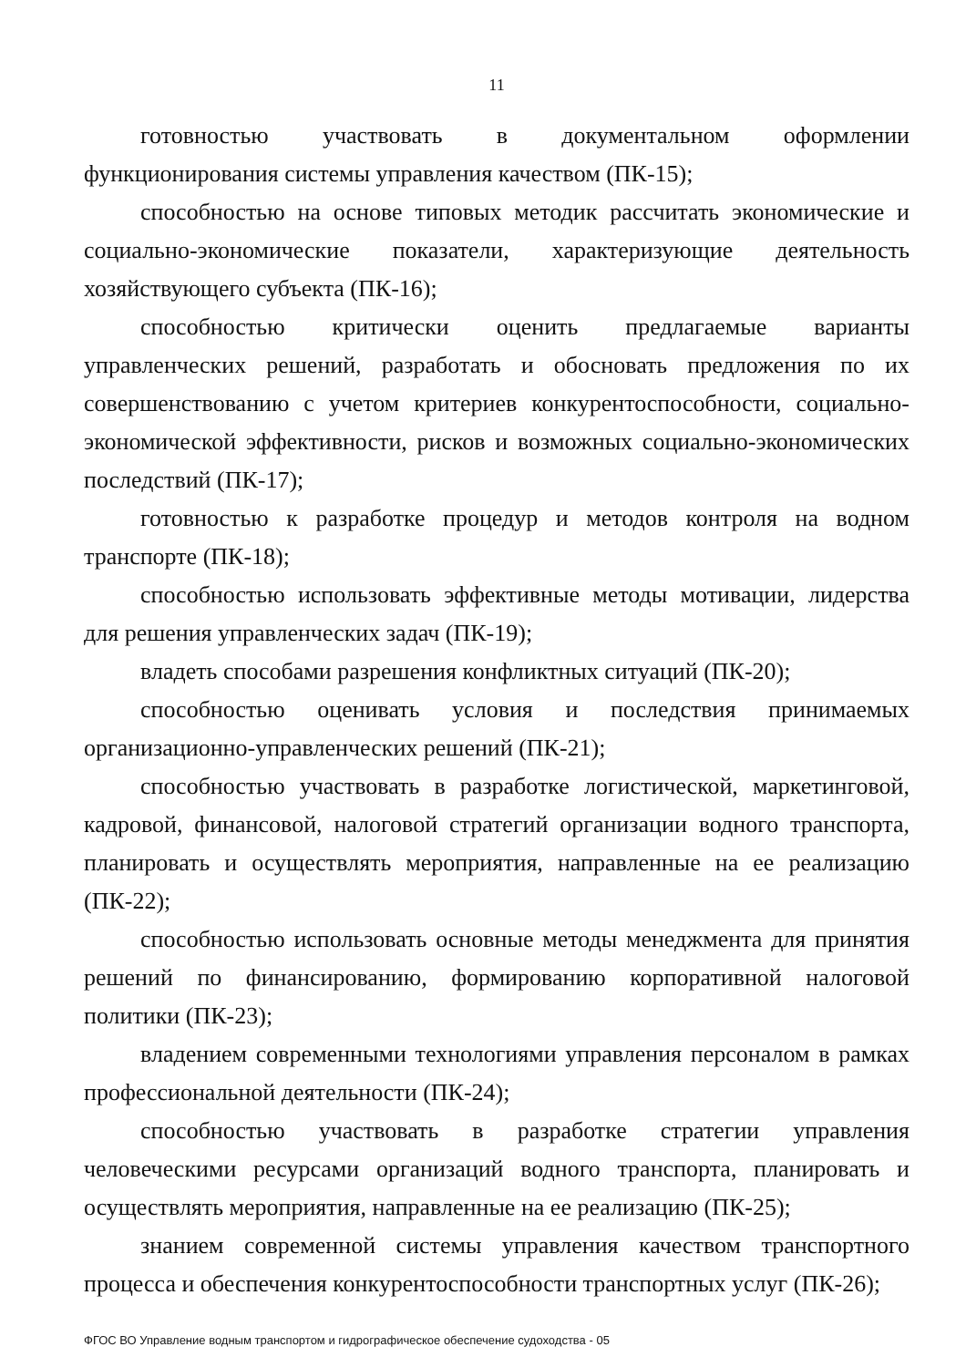11
готовностью участвовать в документальном оформлении функционирования системы управления качеством (ПК-15);
способностью на основе типовых методик рассчитать экономические и социально-экономические показатели, характеризующие деятельность хозяйствующего субъекта (ПК-16);
способностью критически оценить предлагаемые варианты управленческих решений, разработать и обосновать предложения по их совершенствованию с учетом критериев конкурентоспособности, социально-экономической эффективности, рисков и возможных социально-экономических последствий (ПК-17);
готовностью к разработке процедур и методов контроля на водном транспорте (ПК-18);
способностью использовать эффективные методы мотивации, лидерства для решения управленческих задач (ПК-19);
владеть способами разрешения конфликтных ситуаций (ПК-20);
способностью оценивать условия и последствия принимаемых организационно-управленческих решений (ПК-21);
способностью участвовать в разработке логистической, маркетинговой, кадровой, финансовой, налоговой стратегий организации водного транспорта, планировать и осуществлять мероприятия, направленные на ее реализацию (ПК-22);
способностью использовать основные методы менеджмента для принятия решений по финансированию, формированию корпоративной налоговой политики (ПК-23);
владением современными технологиями управления персоналом в рамках профессиональной деятельности (ПК-24);
способностью участвовать в разработке стратегии управления человеческими ресурсами организаций водного транспорта, планировать и осуществлять мероприятия, направленные на ее реализацию (ПК-25);
знанием современной системы управления качеством транспортного процесса и обеспечения конкурентоспособности транспортных услуг (ПК-26);
ФГОС ВО Управление водным транспортом и гидрографическое обеспечение судоходства - 05